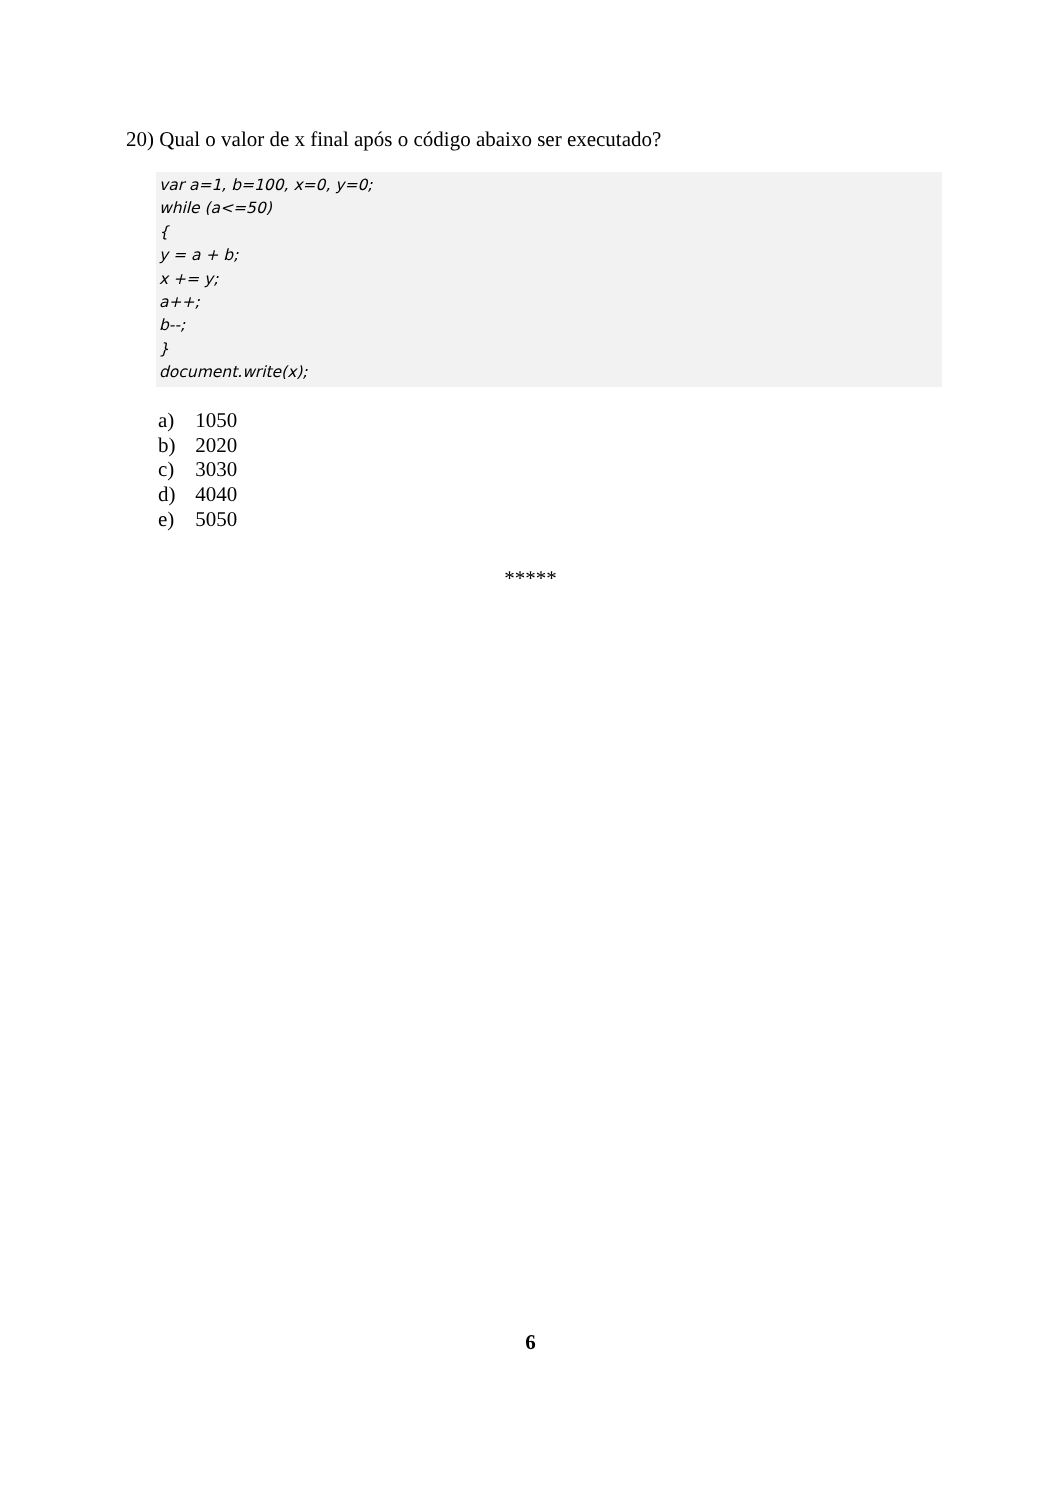20) Qual o valor de x final após o código abaixo ser executado?
var a=1, b=100, x=0, y=0;
while (a<=50)
{
y = a + b;
x += y;
a++;
b--;
}
document.write(x);
a) 1050
b) 2020
c) 3030
d) 4040
e) 5050
*****
6